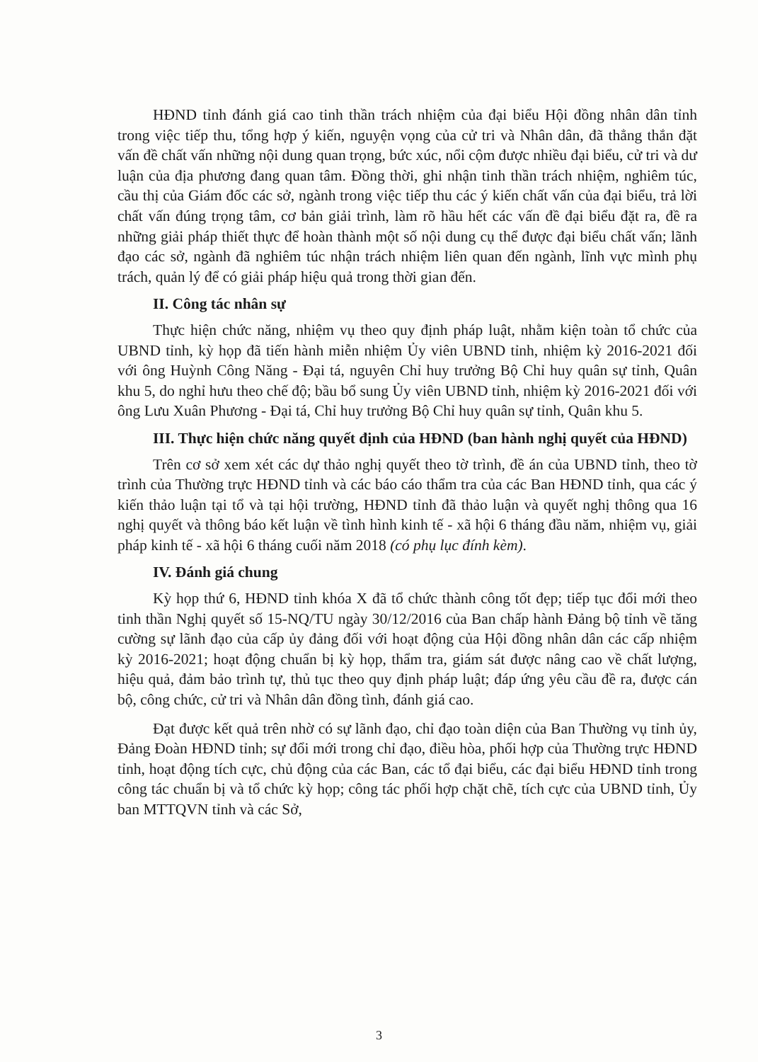HĐND tỉnh đánh giá cao tinh thần trách nhiệm của đại biểu Hội đồng nhân dân tỉnh trong việc tiếp thu, tổng hợp ý kiến, nguyện vọng của cử tri và Nhân dân, đã thẳng thắn đặt vấn đề chất vấn những nội dung quan trọng, bức xúc, nổi cộm được nhiều đại biểu, cử tri và dư luận của địa phương đang quan tâm. Đồng thời, ghi nhận tinh thần trách nhiệm, nghiêm túc, cầu thị của Giám đốc các sở, ngành trong việc tiếp thu các ý kiến chất vấn của đại biểu, trả lời chất vấn đúng trọng tâm, cơ bản giải trình, làm rõ hầu hết các vấn đề đại biểu đặt ra, đề ra những giải pháp thiết thực để hoàn thành một số nội dung cụ thể được đại biểu chất vấn; lãnh đạo các sở, ngành đã nghiêm túc nhận trách nhiệm liên quan đến ngành, lĩnh vực mình phụ trách, quản lý để có giải pháp hiệu quả trong thời gian đến.
II. Công tác nhân sự
Thực hiện chức năng, nhiệm vụ theo quy định pháp luật, nhằm kiện toàn tổ chức của UBND tỉnh, kỳ họp đã tiến hành miễn nhiệm Ủy viên UBND tỉnh, nhiệm kỳ 2016-2021 đối với ông Huỳnh Công Năng - Đại tá, nguyên Chỉ huy trưởng Bộ Chỉ huy quân sự tỉnh, Quân khu 5, do nghỉ hưu theo chế độ; bầu bổ sung Ủy viên UBND tỉnh, nhiệm kỳ 2016-2021 đối với ông Lưu Xuân Phương - Đại tá, Chỉ huy trưởng Bộ Chỉ huy quân sự tỉnh, Quân khu 5.
III. Thực hiện chức năng quyết định của HĐND (ban hành nghị quyết của HĐND)
Trên cơ sở xem xét các dự thảo nghị quyết theo tờ trình, đề án của UBND tỉnh, theo tờ trình của Thường trực HĐND tỉnh và các báo cáo thẩm tra của các Ban HĐND tỉnh, qua các ý kiến thảo luận tại tổ và tại hội trường, HĐND tỉnh đã thảo luận và quyết nghị thông qua 16 nghị quyết và thông báo kết luận về tình hình kinh tế - xã hội 6 tháng đầu năm, nhiệm vụ, giải pháp kinh tế - xã hội 6 tháng cuối năm 2018 (có phụ lục đính kèm).
IV. Đánh giá chung
Kỳ họp thứ 6, HĐND tỉnh khóa X đã tổ chức thành công tốt đẹp; tiếp tục đổi mới theo tinh thần Nghị quyết số 15-NQ/TU ngày 30/12/2016 của Ban chấp hành Đảng bộ tỉnh về tăng cường sự lãnh đạo của cấp ủy đảng đối với hoạt động của Hội đồng nhân dân các cấp nhiệm kỳ 2016-2021; hoạt động chuẩn bị kỳ họp, thẩm tra, giám sát được nâng cao về chất lượng, hiệu quả, đảm bảo trình tự, thủ tục theo quy định pháp luật; đáp ứng yêu cầu đề ra, được cán bộ, công chức, cử tri và Nhân dân đồng tình, đánh giá cao.
Đạt được kết quả trên nhờ có sự lãnh đạo, chỉ đạo toàn diện của Ban Thường vụ tỉnh ủy, Đảng Đoàn HĐND tỉnh; sự đổi mới trong chỉ đạo, điều hòa, phối hợp của Thường trực HĐND tỉnh, hoạt động tích cực, chủ động của các Ban, các tổ đại biểu, các đại biểu HĐND tỉnh trong công tác chuẩn bị và tổ chức kỳ họp; công tác phối hợp chặt chẽ, tích cực của UBND tỉnh, Ủy ban MTTQVN tỉnh và các Sở,
3